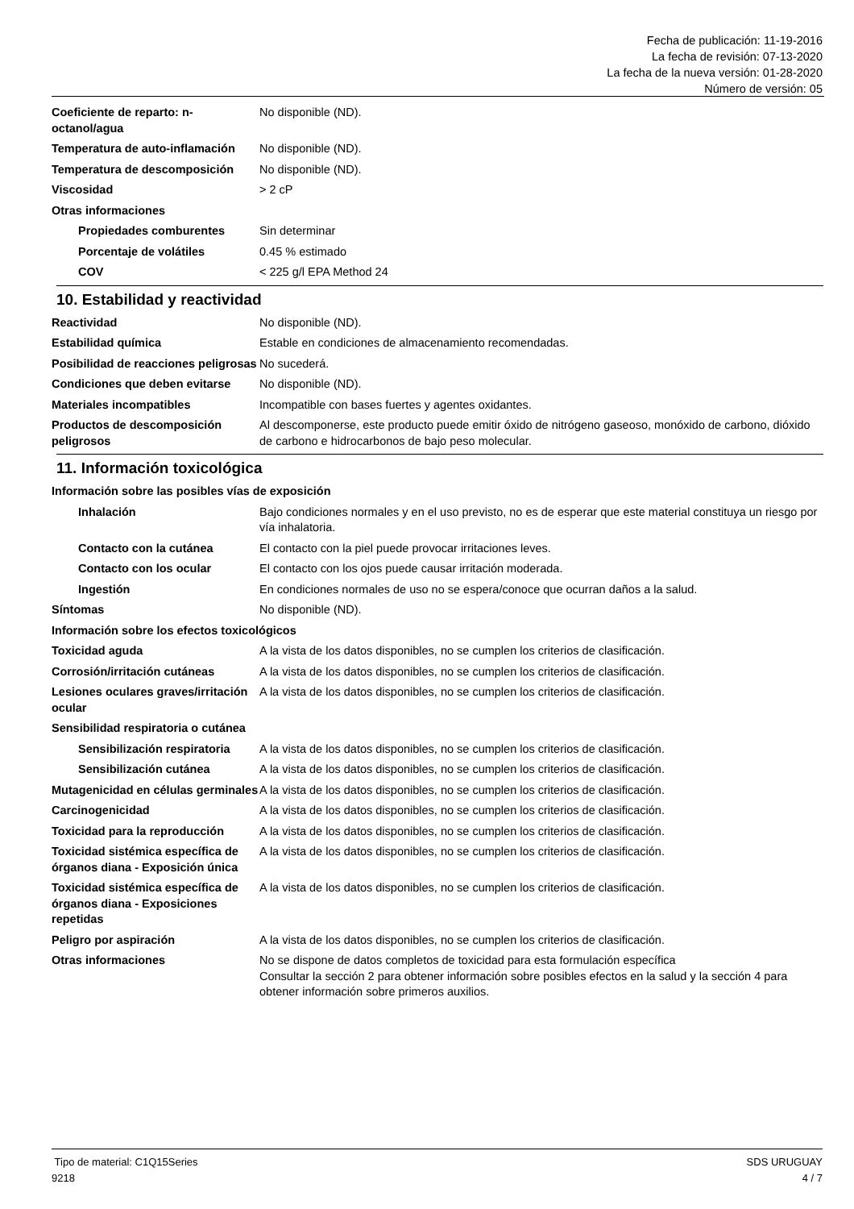Fecha de publicación: 11-19-2016
La fecha de revisión: 07-13-2020
La fecha de la nueva versión: 01-28-2020
Número de versión: 05
Coeficiente de reparto: n-octanol/agua
No disponible (ND).
Temperatura de auto-inflamación
No disponible (ND).
Temperatura de descomposición No disponible (ND).
Viscosidad > 2 cP
Otras informaciones
Propiedades comburentes Sin determinar
Porcentaje de volátiles 0.45 % estimado
COV < 225 g/l EPA Method 24
10. Estabilidad y reactividad
Reactividad No disponible (ND).
Estabilidad química Estable en condiciones de almacenamiento recomendadas.
Posibilidad de reacciones peligrosas
No sucederá.
Condiciones que deben evitarse
No disponible (ND).
Materiales incompatibles Incompatible con bases fuertes y agentes oxidantes.
Productos de descomposición peligrosos
Al descomponerse, este producto puede emitir óxido de nitrógeno gaseoso, monóxido de carbono, dióxido de carbono e hidrocarbonos de bajo peso molecular.
11. Información toxicológica
Información sobre las posibles vías de exposición
Inhalación Bajo condiciones normales y en el uso previsto, no es de esperar que este material constituya un riesgo por vía inhalatoria.
Contacto con la cutánea El contacto con la piel puede provocar irritaciones leves.
Contacto con los ocular El contacto con los ojos puede causar irritación moderada.
Ingestión En condiciones normales de uso no se espera/conoce que ocurran daños a la salud.
Síntomas No disponible (ND).
Información sobre los efectos toxicológicos
Toxicidad aguda A la vista de los datos disponibles, no se cumplen los criterios de clasificación.
Corrosión/irritación cutáneas A la vista de los datos disponibles, no se cumplen los criterios de clasificación.
Lesiones oculares graves/irritación ocular
A la vista de los datos disponibles, no se cumplen los criterios de clasificación.
Sensibilidad respiratoria o cutánea
Sensibilización respiratoria
A la vista de los datos disponibles, no se cumplen los criterios de clasificación.
Sensibilización cutánea A la vista de los datos disponibles, no se cumplen los criterios de clasificación.
Mutagenicidad en células germinales
A la vista de los datos disponibles, no se cumplen los criterios de clasificación.
Carcinogenicidad A la vista de los datos disponibles, no se cumplen los criterios de clasificación.
Toxicidad para la reproducción
A la vista de los datos disponibles, no se cumplen los criterios de clasificación.
Toxicidad sistémica específica de órganos diana - Exposición única
A la vista de los datos disponibles, no se cumplen los criterios de clasificación.
Toxicidad sistémica específica de órganos diana - Exposiciones repetidas
A la vista de los datos disponibles, no se cumplen los criterios de clasificación.
Peligro por aspiración A la vista de los datos disponibles, no se cumplen los criterios de clasificación.
Otras informaciones No se dispone de datos completos de toxicidad para esta formulación específica
Consultar la sección 2 para obtener información sobre posibles efectos en la salud y la sección 4 para obtener información sobre primeros auxilios.
Tipo de material: C1Q15Series
9218
SDS URUGUAY
4 / 7